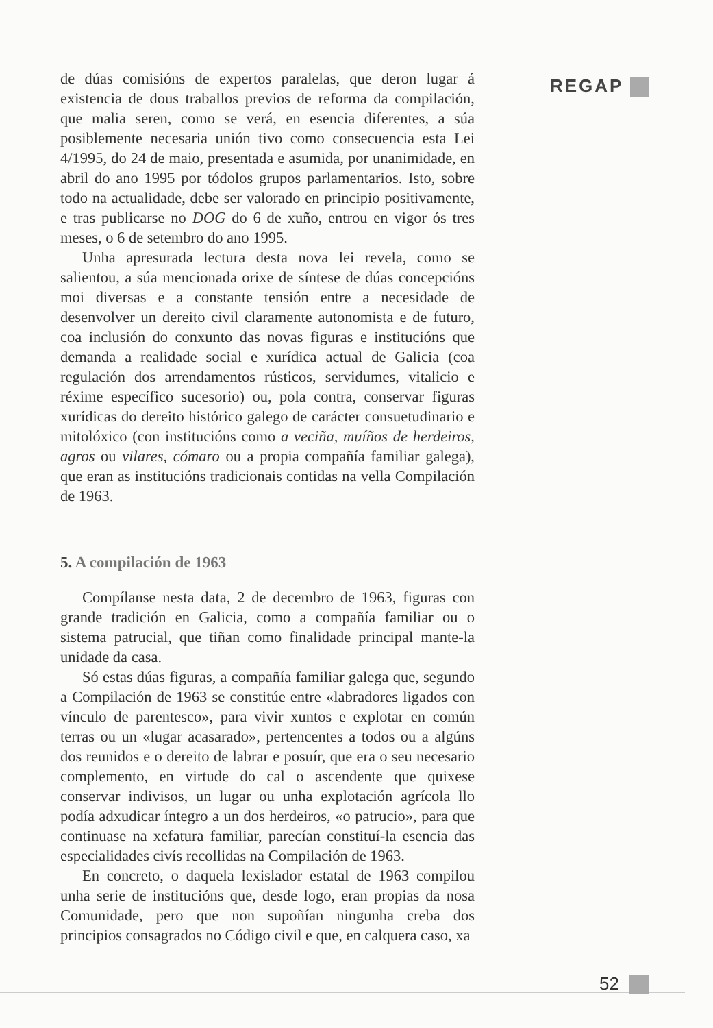de dúas comisións de expertos paralelas, que deron lugar á existencia de dous traballos previos de reforma da compilación, que malia seren, como se verá, en esencia diferentes, a súa posiblemente necesaria unión tivo como consecuencia esta Lei 4/1995, do 24 de maio, presentada e asumida, por unanimidade, en abril do ano 1995 por tódolos grupos parlamentarios. Isto, sobre todo na actualidade, debe ser valorado en principio positivamente, e tras publicarse no DOG do 6 de xuño, entrou en vigor ós tres meses, o 6 de setembro do ano 1995.
Unha apresurada lectura desta nova lei revela, como se salientou, a súa mencionada orixe de síntese de dúas concepcións moi diversas e a constante tensión entre a necesidade de desenvolver un dereito civil claramente autonomista e de futuro, coa inclusión do conxunto das novas figuras e institucións que demanda a realidade social e xurídica actual de Galicia (coa regulación dos arrendamentos rústicos, servidumes, vitalicio e réxime específico sucesorio) ou, pola contra, conservar figuras xurídicas do dereito histórico galego de carácter consuetudinario e mitolóxico (con institucións como a veciña, muíños de herdeiros, agros ou vilares, cómaro ou a propia compañía familiar galega), que eran as institucións tradicionais contidas na vella Compilación de 1963.
5. A compilación de 1963
Compílanse nesta data, 2 de decembro de 1963, figuras con grande tradición en Galicia, como a compañía familiar ou o sistema patrucial, que tiñan como finalidade principal mante-la unidade da casa.
Só estas dúas figuras, a compañía familiar galega que, segundo a Compilación de 1963 se constitúe entre «labradores ligados con vínculo de parentesco», para vivir xuntos e explotar en común terras ou un «lugar acasarado», pertencentes a todos ou a algúns dos reunidos e o dereito de labrar e posuír, que era o seu necesario complemento, en virtude do cal o ascendente que quixese conservar indivisos, un lugar ou unha explotación agrícola llo podía adxudicar íntegro a un dos herdeiros, «o patrucio», para que continuase na xefatura familiar, parecían constituí-la esencia das especialidades civís recollidas na Compilación de 1963.
En concreto, o daquela lexislador estatal de 1963 compilou unha serie de institucións que, desde logo, eran propias da nosa Comunidade, pero que non supoñían ningunha creba dos principios consagrados no Código civil e que, en calquera caso, xa
REGAP
52